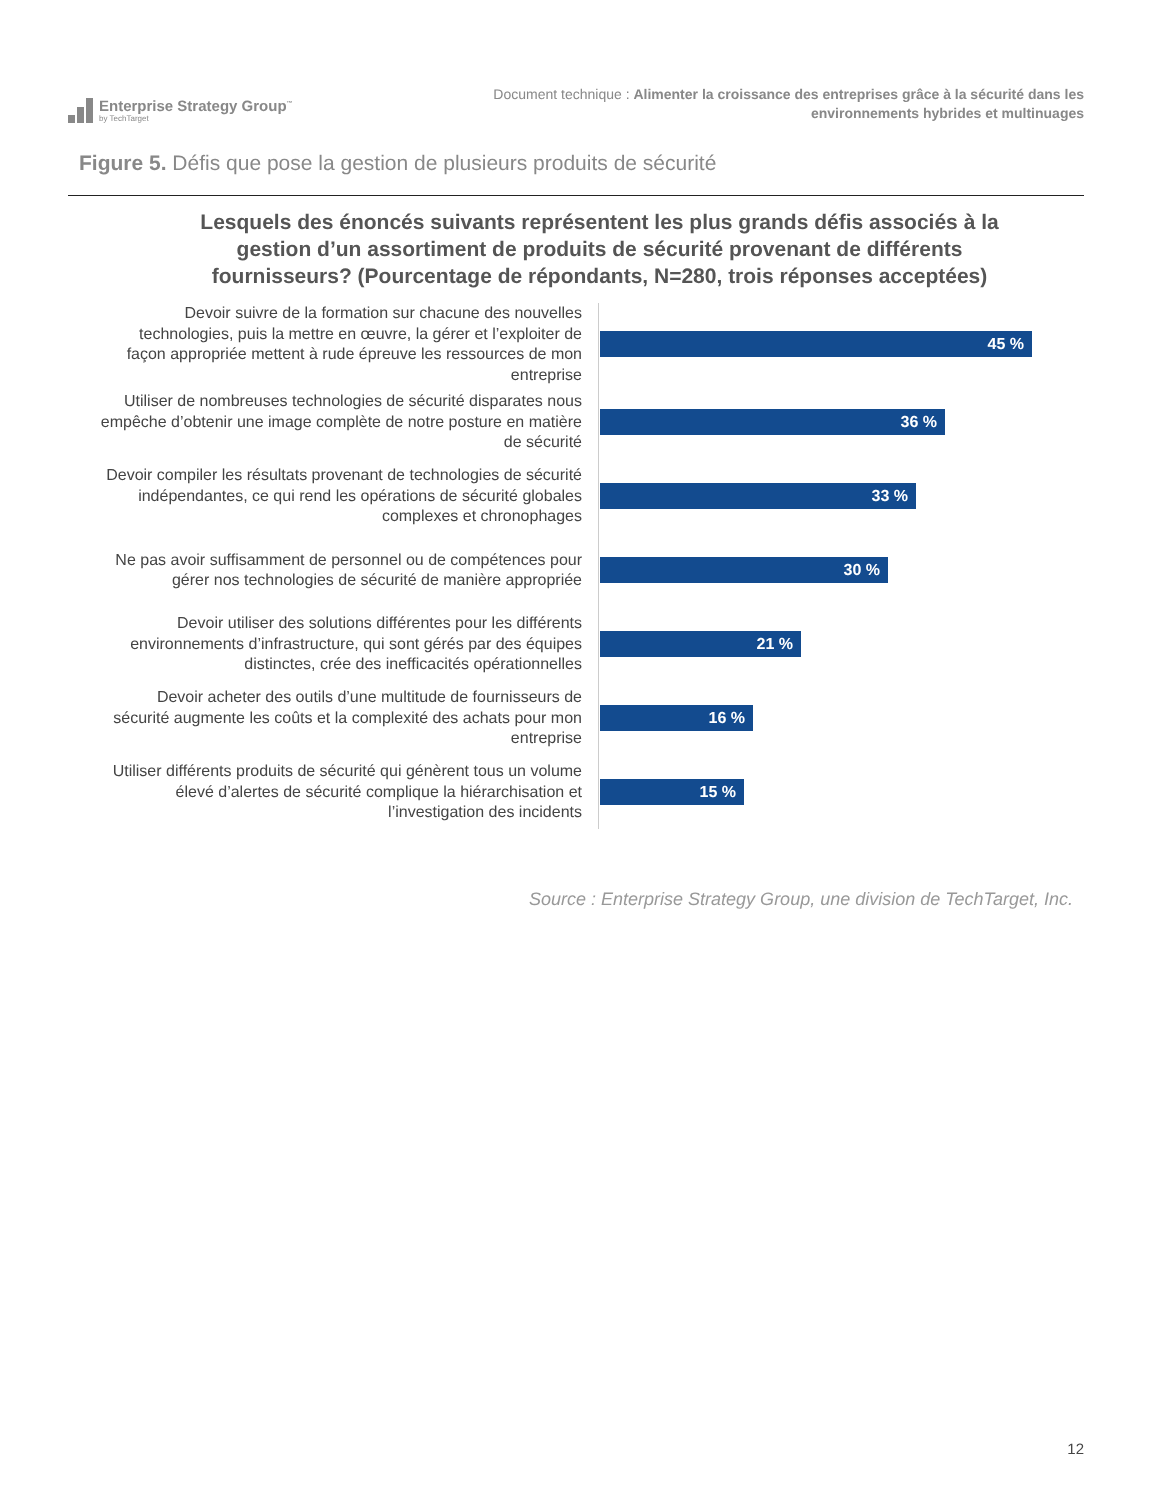Enterprise Strategy Group<sup>™</sup>
by TechTarget
Document technique : Alimenter la croissance des entreprises grâce à la sécurité dans les
environnements hybrides et multinuages
Figure 5. Défis que pose la gestion de plusieurs produits de sécurité
Lesquels des énoncés suivants représentent les plus grands défis associés à la gestion d’un assortiment de produits de sécurité provenant de différents fournisseurs? (Pourcentage de répondants, N=280, trois réponses acceptées)
Devoir suivre de la formation sur chacune des nouvelles technologies, puis la mettre en œuvre, la gérer et l’exploiter de façon appropriée mettent à rude épreuve les ressources de mon entreprise
45 %
Utiliser de nombreuses technologies de sécurité disparates nous empêche d’obtenir une image complète de notre posture en matière de sécurité
36 %
Devoir compiler les résultats provenant de technologies de sécurité indépendantes, ce qui rend les opérations de sécurité globales complexes et chronophages
33 %
Ne pas avoir suffisamment de personnel ou de compétences pour gérer nos technologies de sécurité de manière appropriée
30 %
Devoir utiliser des solutions différentes pour les différents environnements d’infrastructure, qui sont gérés par des équipes distinctes, crée des inefficacités opérationnelles
21 %
Devoir acheter des outils d’une multitude de fournisseurs de sécurité augmente les coûts et la complexité des achats pour mon entreprise
16 %
Utiliser différents produits de sécurité qui génèrent tous un volume élevé d’alertes de sécurité complique la hiérarchisation et l’investigation des incidents
15 %
Source : Enterprise Strategy Group, une division de TechTarget, Inc.
12